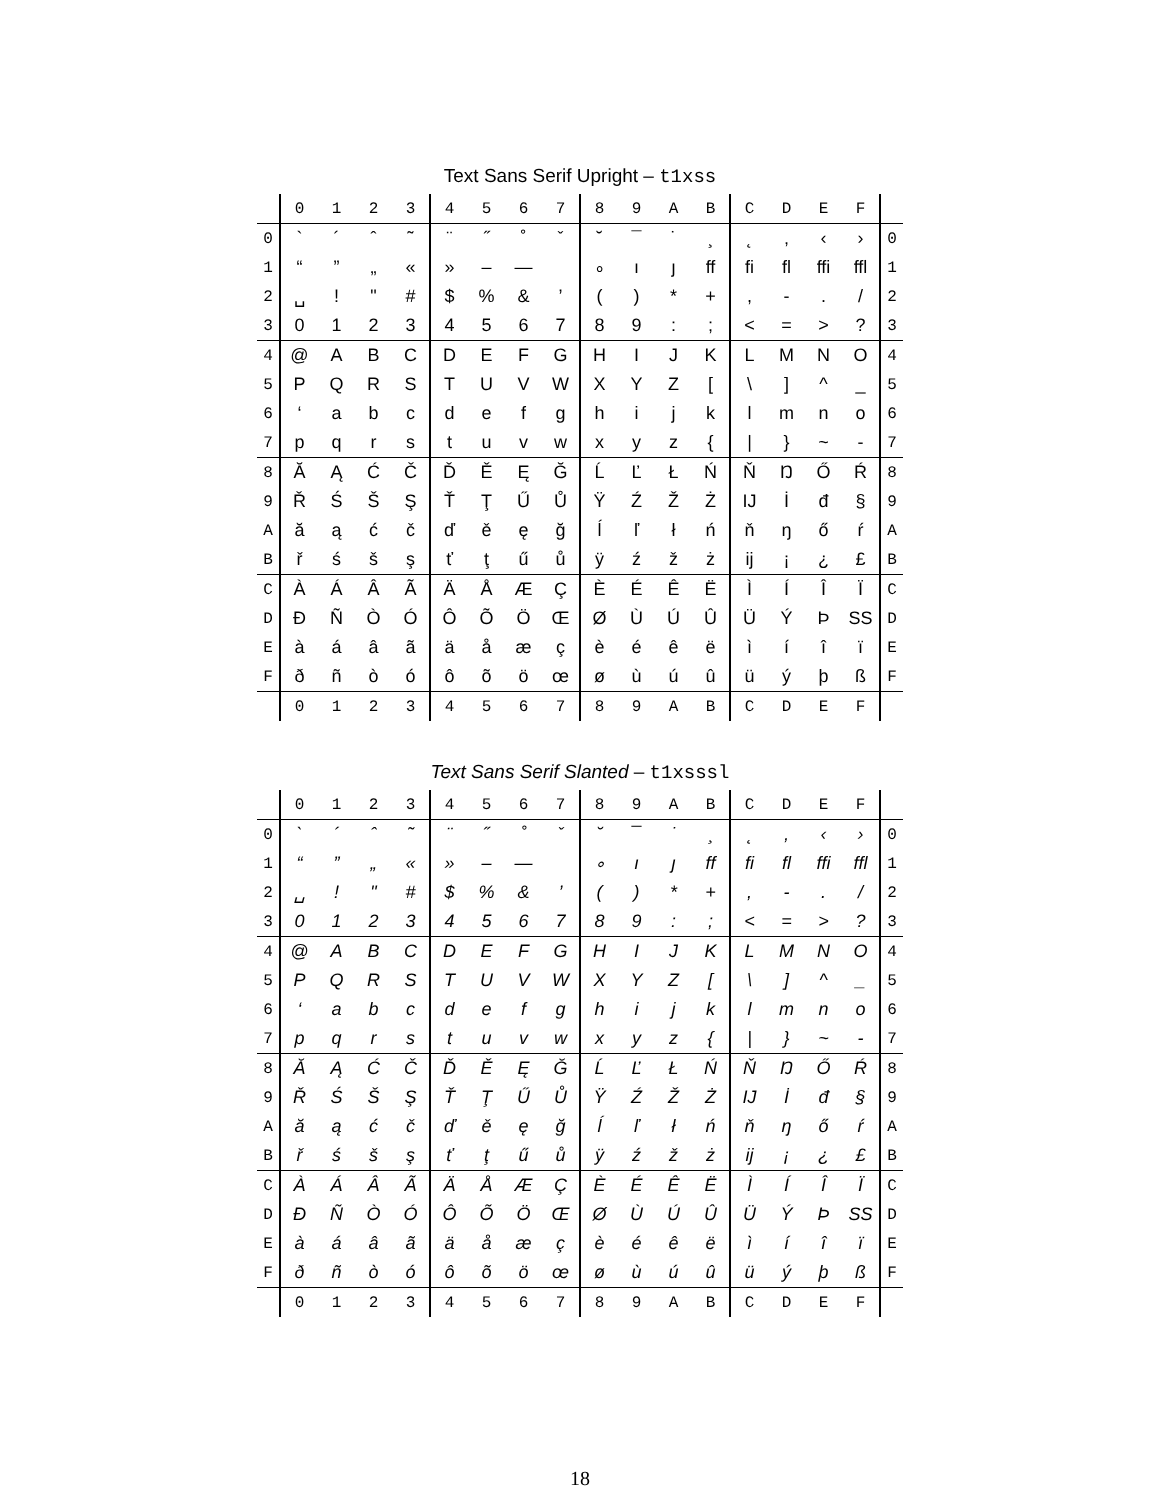Text Sans Serif Upright – t1xss
| | 0 | 1 | 2 | 3 | 4 | 5 | 6 | 7 | 8 | 9 | A | B | C | D | E | F | |
| --- | --- | --- | --- | --- | --- | --- | --- | --- | --- | --- | --- | --- | --- | --- | --- | --- | --- |
| 0 | ` | ´ | ˆ | ˜ | ¨ | ˝ | ˚ | ˇ | ˘ | ¯ | ˙ | ¸ | ˛ | ‚ | ‹ | › | 0 |
| 1 | “ | ” | „ | « | » | – | — | | ∘ | ı | ȷ | ff | fi | fl | ffi | ffl | 1 |
| 2 | ␣ | ! | " | # | $ | % | & | ’ | ( | ) | * | + | , | - | . | / | 2 |
| 3 | 0 | 1 | 2 | 3 | 4 | 5 | 6 | 7 | 8 | 9 | : | ; | < | = | > | ? | 3 |
| 4 | @ | A | B | C | D | E | F | G | H | I | J | K | L | M | N | O | 4 |
| 5 | P | Q | R | S | T | U | V | W | X | Y | Z | [ | \ | ] | ^ | _ | 5 |
| 6 | ‘ | a | b | c | d | e | f | g | h | i | j | k | l | m | n | o | 6 |
| 7 | p | q | r | s | t | u | v | w | x | y | z | { | / | } | ~ | - | 7 |
| 8 | Ă | Ą | Ć | Č | Ď | Ě | Ę | Ğ | Ĺ | Ľ | Ł | Ń | Ň | Ŋ | Ő | Ŕ | 8 |
| 9 | Ř | Ś | Š | Ş | Ť | Ţ | Ű | Ů | Ÿ | Ź | Ž | Ż | IJ | İ | đ | § | 9 |
| A | ă | ą | ć | č | ď | ě | ę | ğ | ĺ | ľ | ł | ń | ň | ŋ | ő | ŕ | A |
| B | ř | ś | š | ş | ť | ţ | ű | ů | ÿ | ź | ž | ż | ij | ¡ | ¿ | £ | B |
| C | À | Á | Â | Ã | Ä | Å | Æ | Ç | È | É | Ê | Ë | Ì | Í | Î | Ï | C |
| D | Đ | Ñ | Ò | Ó | Ô | Õ | Ö | Œ | Ø | Ù | Ú | Û | Ü | Ý | Þ | SS | D |
| E | à | á | â | ã | ä | å | æ | ç | è | é | ê | ë | ì | í | î | ï | E |
| F | ð | ñ | ò | ó | ô | õ | ö | œ | ø | ù | ú | û | ü | ý | þ | ß | F |
| | 0 | 1 | 2 | 3 | 4 | 5 | 6 | 7 | 8 | 9 | A | B | C | D | E | F | |
Text Sans Serif Slanted – t1xsssl
| | 0 | 1 | 2 | 3 | 4 | 5 | 6 | 7 | 8 | 9 | A | B | C | D | E | F | |
| --- | --- | --- | --- | --- | --- | --- | --- | --- | --- | --- | --- | --- | --- | --- | --- | --- | --- |
| 0 | ` | ´ | ˆ | ˜ | ¨ | ˝ | ˚ | ˇ | ˘ | ¯ | ˙ | ¸ | ˛ | ‚ | ‹ | › | 0 |
| 1 | “ | ” | „ | « | » | – | — | | ∘ | ı | ȷ | ff | fi | fl | ffi | ffl | 1 |
| 2 | ␣ | ! | " | # | $ | % | & | ’ | ( | ) | * | + | , | - | . | / | 2 |
| 3 | 0 | 1 | 2 | 3 | 4 | 5 | 6 | 7 | 8 | 9 | : | ; | < | = | > | ? | 3 |
| 4 | @ | A | B | C | D | E | F | G | H | I | J | K | L | M | N | O | 4 |
| 5 | P | Q | R | S | T | U | V | W | X | Y | Z | [ | \ | ] | ^ | _ | 5 |
| 6 | ‘ | a | b | c | d | e | f | g | h | i | j | k | l | m | n | o | 6 |
| 7 | p | q | r | s | t | u | v | w | x | y | z | { | / | } | ~ | - | 7 |
| 8 | Ă | Ą | Ć | Č | Ď | Ě | Ę | Ğ | Ĺ | Ľ | Ł | Ń | Ň | Ŋ | Ő | Ŕ | 8 |
| 9 | Ř | Ś | Š | Ş | Ť | Ţ | Ű | Ů | Ÿ | Ź | Ž | Ż | IJ | İ | đ | § | 9 |
| A | ă | ą | ć | č | ď | ě | ę | ğ | ĺ | ľ | ł | ń | ň | ŋ | ő | ŕ | A |
| B | ř | ś | š | ş | ť | ţ | ű | ů | ÿ | ź | ž | ż | ij | ¡ | ¿ | £ | B |
| C | À | Á | Â | Ã | Ä | Å | Æ | Ç | È | É | Ê | Ë | Ì | Í | Î | Ï | C |
| D | Đ | Ñ | Ò | Ó | Ô | Õ | Ö | Œ | Ø | Ù | Ú | Û | Ü | Ý | Þ | SS | D |
| E | à | á | â | ã | ä | å | æ | ç | è | é | ê | ë | ì | í | î | ï | E |
| F | ð | ñ | ò | ó | ô | õ | ö | œ | ø | ù | ú | û | ü | ý | þ | ß | F |
| | 0 | 1 | 2 | 3 | 4 | 5 | 6 | 7 | 8 | 9 | A | B | C | D | E | F | |
18